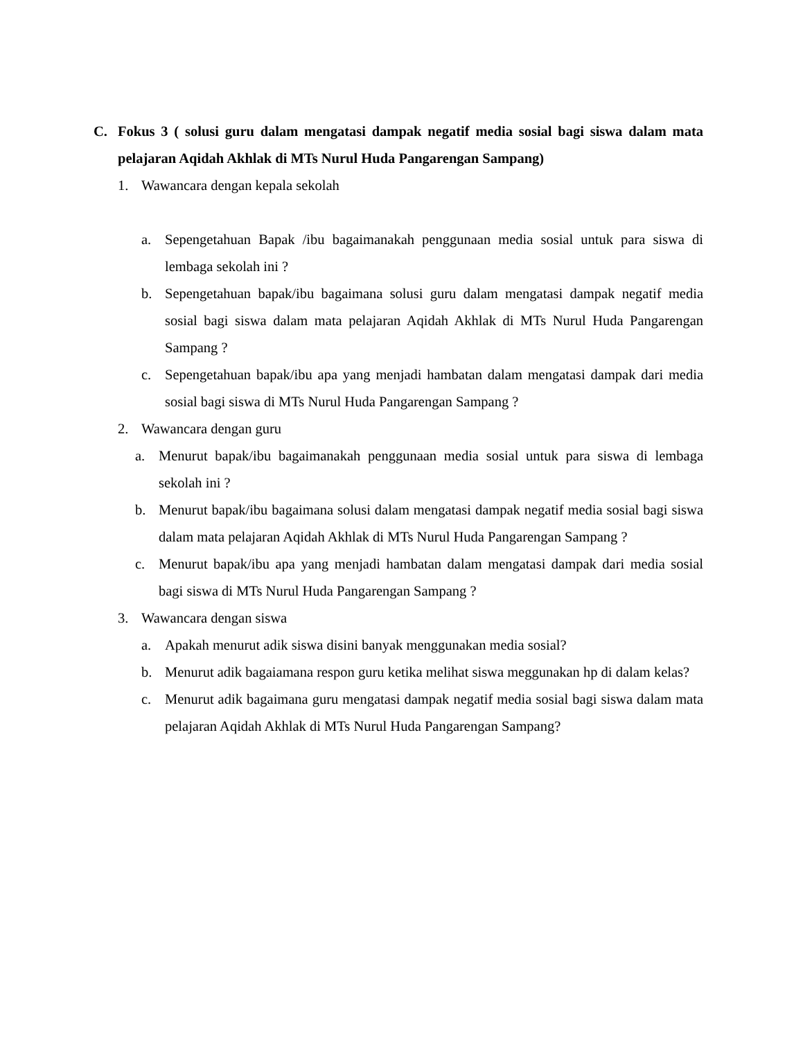C. Fokus 3 ( solusi guru dalam mengatasi dampak negatif media sosial bagi siswa dalam mata pelajaran Aqidah Akhlak di MTs Nurul Huda Pangarengan Sampang)
1. Wawancara dengan kepala sekolah
a. Sepengetahuan Bapak /ibu bagaimanakah penggunaan media sosial untuk para siswa di lembaga sekolah ini ?
b. Sepengetahuan bapak/ibu bagaimana solusi guru dalam mengatasi dampak negatif media sosial bagi siswa dalam mata pelajaran Aqidah Akhlak di MTs Nurul Huda Pangarengan Sampang ?
c. Sepengetahuan bapak/ibu apa yang menjadi hambatan dalam mengatasi dampak dari media sosial bagi siswa di MTs Nurul Huda Pangarengan Sampang ?
2. Wawancara dengan guru
a. Menurut bapak/ibu bagaimanakah penggunaan media sosial untuk para siswa di lembaga sekolah ini ?
b. Menurut bapak/ibu bagaimana solusi dalam mengatasi dampak negatif media sosial bagi siswa dalam mata pelajaran Aqidah Akhlak di MTs Nurul Huda Pangarengan Sampang ?
c. Menurut bapak/ibu apa yang menjadi hambatan dalam mengatasi dampak dari media sosial bagi siswa di MTs Nurul Huda Pangarengan Sampang ?
3. Wawancara dengan siswa
a. Apakah menurut adik siswa disini banyak menggunakan media sosial?
b. Menurut adik bagaiamana respon guru ketika melihat siswa meggunakan hp di dalam kelas?
c. Menurut adik bagaimana guru mengatasi dampak negatif media sosial bagi siswa dalam mata pelajaran Aqidah Akhlak di MTs Nurul Huda Pangarengan Sampang?